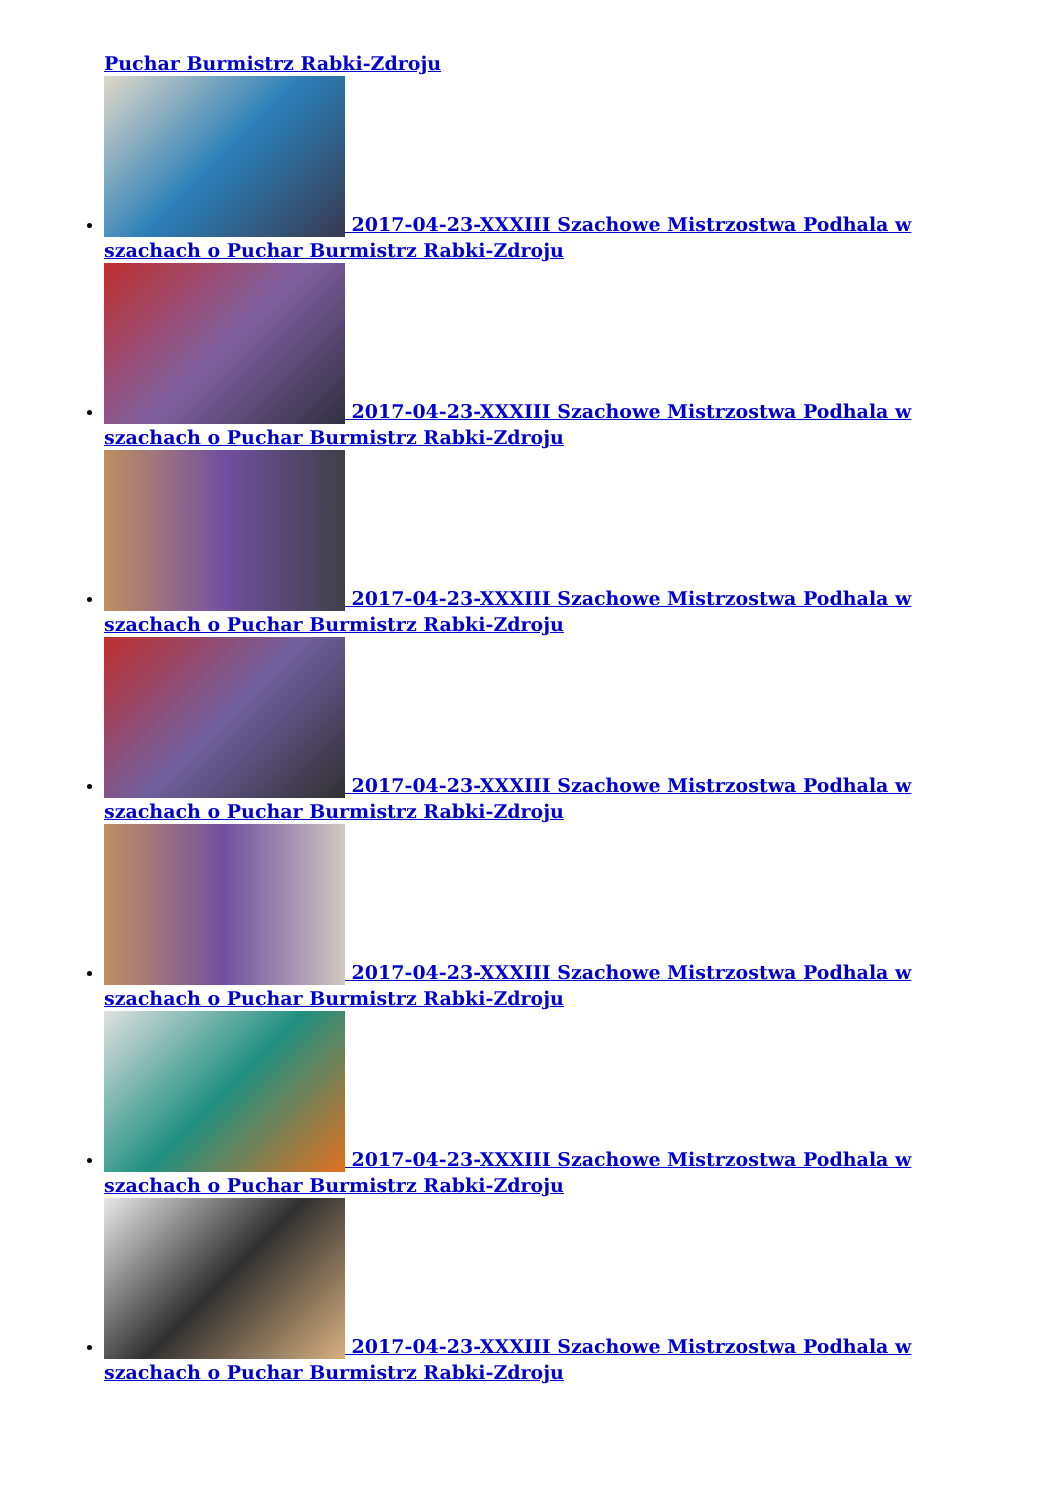Puchar Burmistrz Rabki-Zdroju
2017-04-23-XXXIII Szachowe Mistrzostwa Podhala w szachach o Puchar Burmistrz Rabki-Zdroju
2017-04-23-XXXIII Szachowe Mistrzostwa Podhala w szachach o Puchar Burmistrz Rabki-Zdroju
2017-04-23-XXXIII Szachowe Mistrzostwa Podhala w szachach o Puchar Burmistrz Rabki-Zdroju
2017-04-23-XXXIII Szachowe Mistrzostwa Podhala w szachach o Puchar Burmistrz Rabki-Zdroju
2017-04-23-XXXIII Szachowe Mistrzostwa Podhala w szachach o Puchar Burmistrz Rabki-Zdroju
2017-04-23-XXXIII Szachowe Mistrzostwa Podhala w szachach o Puchar Burmistrz Rabki-Zdroju
2017-04-23-XXXIII Szachowe Mistrzostwa Podhala w szachach o Puchar Burmistrz Rabki-Zdroju